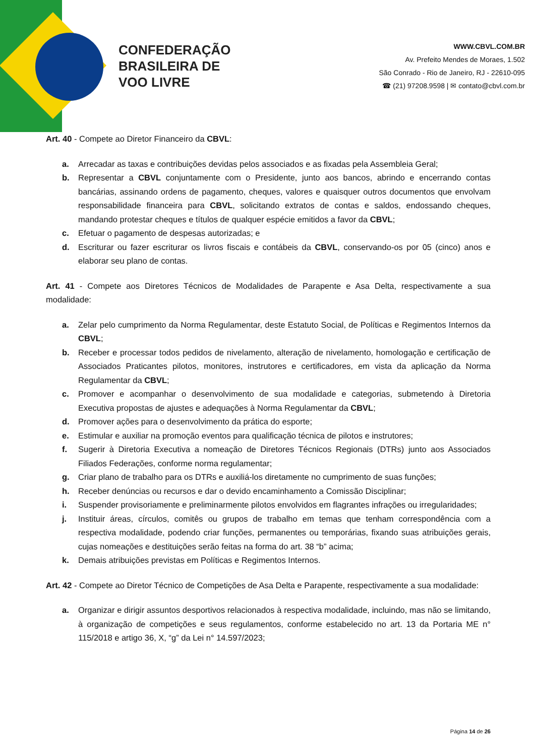CONFEDERAÇÃO
BRASILEIRA DE
VOO LIVRE
WWW.CBVL.COM.BR
Av. Prefeito Mendes de Moraes, 1.502
São Conrado - Rio de Janeiro, RJ - 22610-095
☎ (21) 97208.9598 | ✉ contato@cbvl.com.br
Art. 40 - Compete ao Diretor Financeiro da CBVL:
a. Arrecadar as taxas e contribuições devidas pelos associados e as fixadas pela Assembleia Geral;
b. Representar a CBVL conjuntamente com o Presidente, junto aos bancos, abrindo e encerrando contas bancárias, assinando ordens de pagamento, cheques, valores e quaisquer outros documentos que envolvam responsabilidade financeira para CBVL, solicitando extratos de contas e saldos, endossando cheques, mandando protestar cheques e títulos de qualquer espécie emitidos a favor da CBVL;
c. Efetuar o pagamento de despesas autorizadas; e
d. Escriturar ou fazer escriturar os livros fiscais e contábeis da CBVL, conservando-os por 05 (cinco) anos e elaborar seu plano de contas.
Art. 41 - Compete aos Diretores Técnicos de Modalidades de Parapente e Asa Delta, respectivamente a sua modalidade:
a. Zelar pelo cumprimento da Norma Regulamentar, deste Estatuto Social, de Políticas e Regimentos Internos da CBVL;
b. Receber e processar todos pedidos de nivelamento, alteração de nivelamento, homologação e certificação de Associados Praticantes pilotos, monitores, instrutores e certificadores, em vista da aplicação da Norma Regulamentar da CBVL;
c. Promover e acompanhar o desenvolvimento de sua modalidade e categorias, submetendo à Diretoria Executiva propostas de ajustes e adequações à Norma Regulamentar da CBVL;
d. Promover ações para o desenvolvimento da prática do esporte;
e. Estimular e auxiliar na promoção eventos para qualificação técnica de pilotos e instrutores;
f. Sugerir à Diretoria Executiva a nomeação de Diretores Técnicos Regionais (DTRs) junto aos Associados Filiados Federações, conforme norma regulamentar;
g. Criar plano de trabalho para os DTRs e auxiliá-los diretamente no cumprimento de suas funções;
h. Receber denúncias ou recursos e dar o devido encaminhamento a Comissão Disciplinar;
i. Suspender provisoriamente e preliminarmente pilotos envolvidos em flagrantes infrações ou irregularidades;
j. Instituir áreas, círculos, comitês ou grupos de trabalho em temas que tenham correspondência com a respectiva modalidade, podendo criar funções, permanentes ou temporárias, fixando suas atribuições gerais, cujas nomeações e destituições serão feitas na forma do art. 38 “b” acima;
k. Demais atribuições previstas em Políticas e Regimentos Internos.
Art. 42 - Compete ao Diretor Técnico de Competições de Asa Delta e Parapente, respectivamente a sua modalidade:
a. Organizar e dirigir assuntos desportivos relacionados à respectiva modalidade, incluindo, mas não se limitando, à organização de competições e seus regulamentos, conforme estabelecido no art. 13 da Portaria ME n° 115/2018 e artigo 36, X, “g” da Lei n° 14.597/2023;
Página 14 de 26